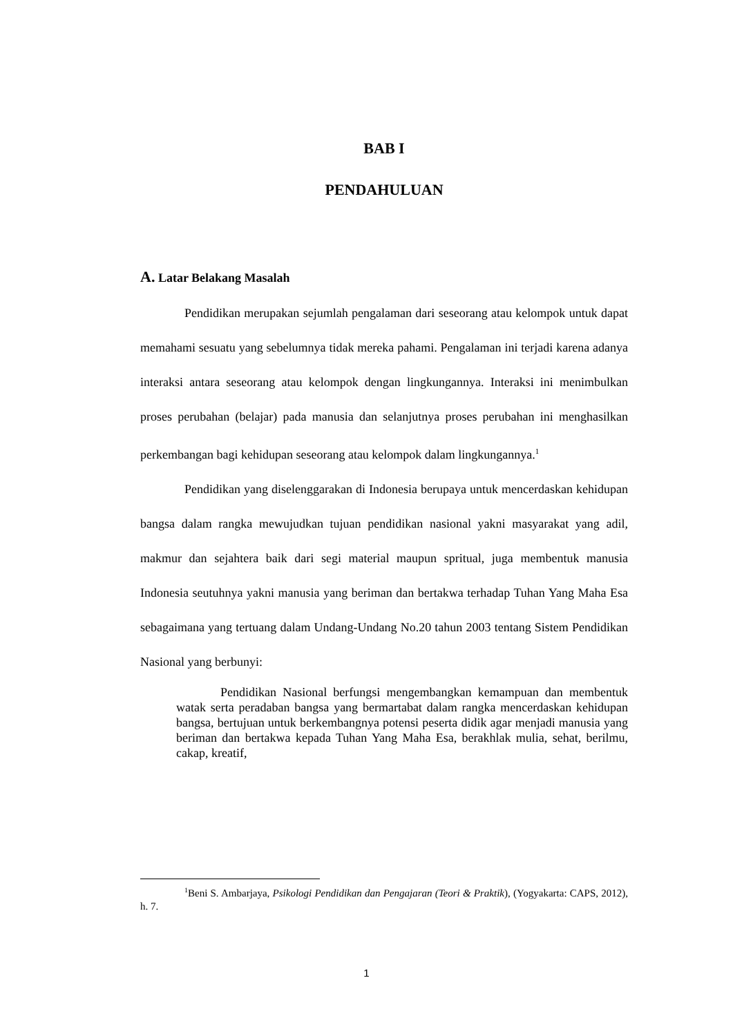BAB I
PENDAHULUAN
A. Latar Belakang Masalah
Pendidikan merupakan sejumlah pengalaman dari seseorang atau kelompok untuk dapat memahami sesuatu yang sebelumnya tidak mereka pahami. Pengalaman ini terjadi karena adanya interaksi antara seseorang atau kelompok dengan lingkungannya. Interaksi ini menimbulkan proses perubahan (belajar) pada manusia dan selanjutnya proses perubahan ini menghasilkan perkembangan bagi kehidupan seseorang atau kelompok dalam lingkungannya.<sup>1</sup>
Pendidikan yang diselenggarakan di Indonesia berupaya untuk mencerdaskan kehidupan bangsa dalam rangka mewujudkan tujuan pendidikan nasional yakni masyarakat yang adil, makmur dan sejahtera baik dari segi material maupun spritual, juga membentuk manusia Indonesia seutuhnya yakni manusia yang beriman dan bertakwa terhadap Tuhan Yang Maha Esa sebagaimana yang tertuang dalam Undang-Undang No.20 tahun 2003 tentang Sistem Pendidikan Nasional yang berbunyi:
Pendidikan Nasional berfungsi mengembangkan kemampuan dan membentuk watak serta peradaban bangsa yang bermartabat dalam rangka mencerdaskan kehidupan bangsa, bertujuan untuk berkembangnya potensi peserta didik agar menjadi manusia yang beriman dan bertakwa kepada Tuhan Yang Maha Esa, berakhlak mulia, sehat, berilmu, cakap, kreatif,
<sup>1</sup> Beni S. Ambarjaya, Psikologi Pendidikan dan Pengajaran (Teori & Praktik), (Yogyakarta: CAPS, 2012), h. 7.
1